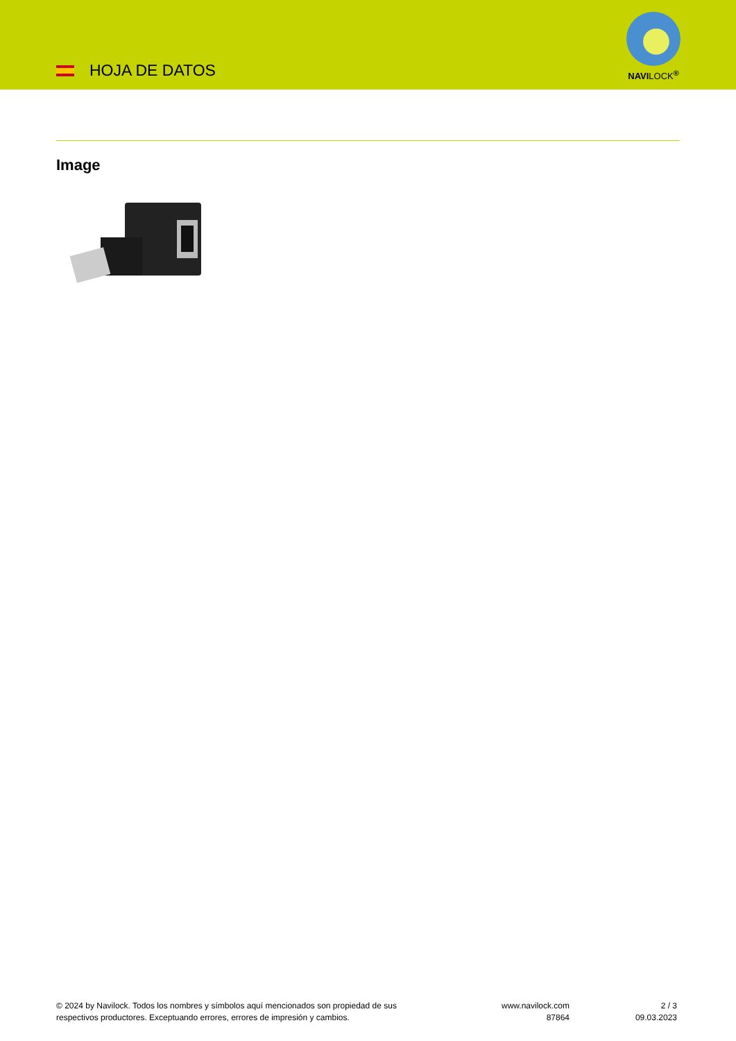HOJA DE DATOS
NAVILOCK<sup>®</sup>
Image
© 2024 by Navilock. Todos los nombres y símbolos aquí mencionados son propiedad de sus
respectivos productores. Exceptuando errores, errores de impresión y cambios.
www.navilock.com
87864
2 / 3
09.03.2023